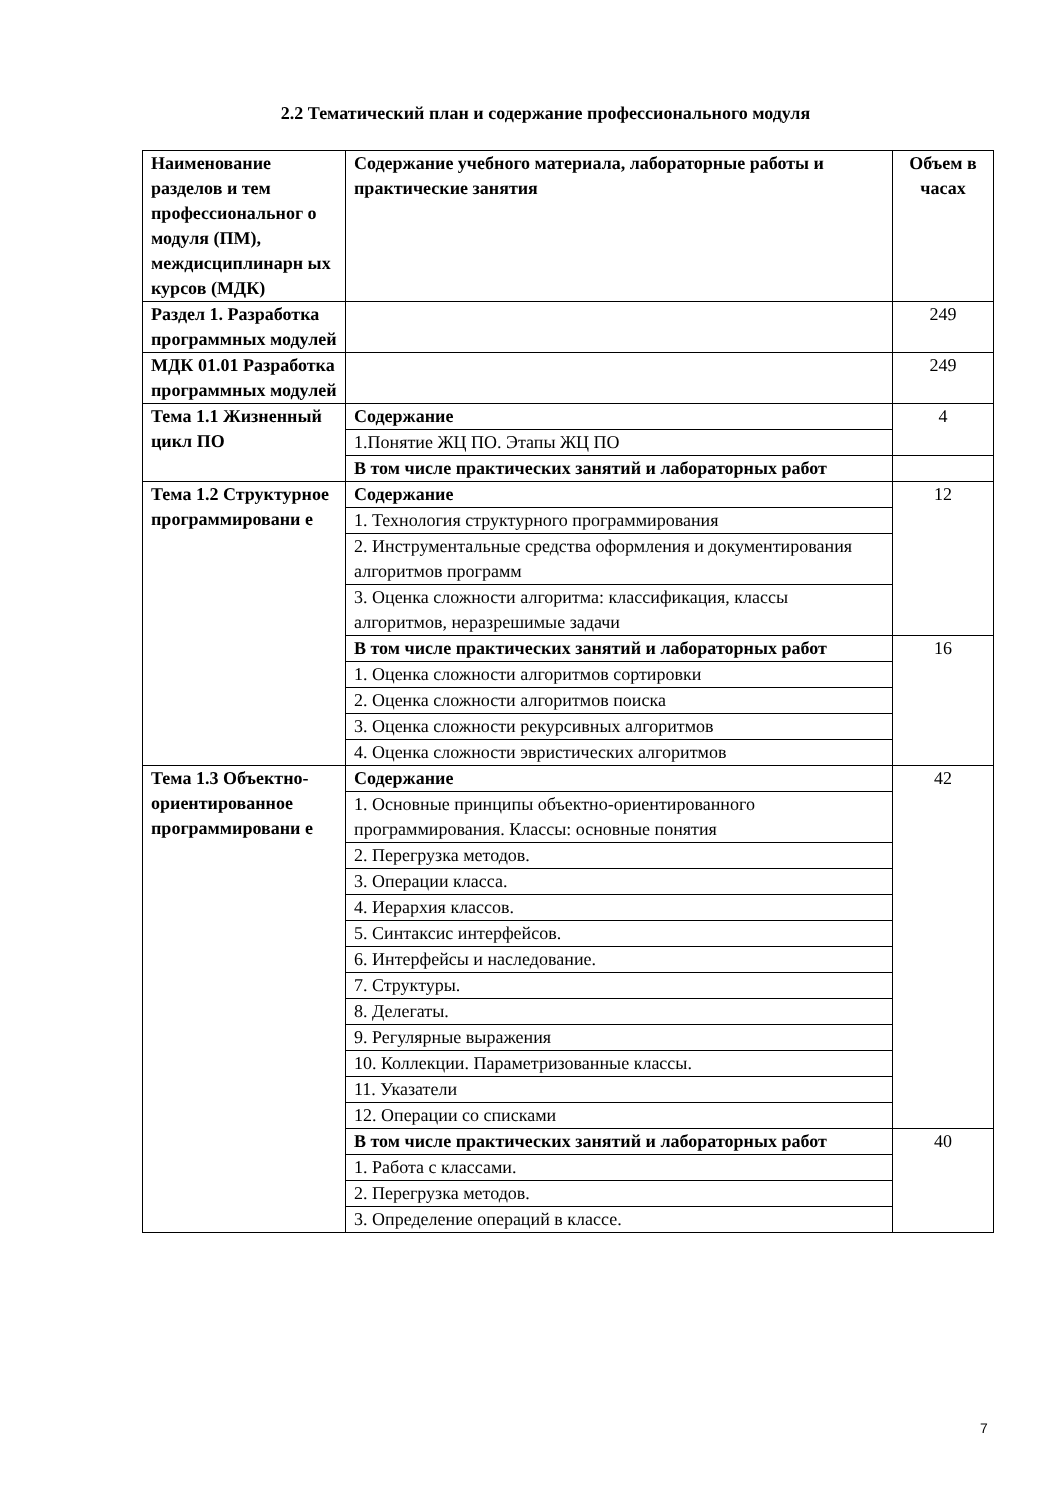2.2 Тематический план и содержание профессионального модуля
| Наименование разделов и тем профессиональног о модуля (ПМ), междисциплинарн ых курсов (МДК) | Содержание учебного материала, лабораторные работы и практические занятия | Объем в часах |
| --- | --- | --- |
| Раздел 1. Разработка программных модулей | | 249 |
| МДК 01.01 Разработка программных модулей | | 249 |
| Тема 1.1 Жизненный цикл ПО | Содержание | 4 |
| | 1.Понятие ЖЦ ПО. Этапы ЖЦ ПО | |
| | В том числе практических занятий и лабораторных работ | |
| Тема 1.2 Структурное программировани е | Содержание | 12 |
| | 1. Технология структурного программирования | |
| | 2. Инструментальные средства оформления и документирования алгоритмов программ | |
| | 3. Оценка сложности алгоритма: классификация, классы алгоритмов, неразрешимые задачи | |
| | В том числе практических занятий и лабораторных работ | 16 |
| | 1. Оценка сложности алгоритмов сортировки | |
| | 2. Оценка сложности алгоритмов поиска | |
| | 3. Оценка сложности рекурсивных алгоритмов | |
| | 4. Оценка сложности эвристических алгоритмов | |
| Тема 1.3 Объектно-ориентированное программировани е | Содержание | 42 |
| | 1. Основные принципы объектно-ориентированного программирования. Классы: основные понятия | |
| | 2. Перегрузка методов. | |
| | 3. Операции класса. | |
| | 4. Иерархия классов. | |
| | 5. Синтаксис интерфейсов. | |
| | 6. Интерфейсы и наследование. | |
| | 7. Структуры. | |
| | 8. Делегаты. | |
| | 9. Регулярные выражения | |
| | 10. Коллекции. Параметризованные классы. | |
| | 11. Указатели | |
| | 12. Операции со списками | |
| | В том числе практических занятий и лабораторных работ | 40 |
| | 1. Работа с классами. | |
| | 2. Перегрузка методов. | |
| | 3. Определение операций в классе. | |
7